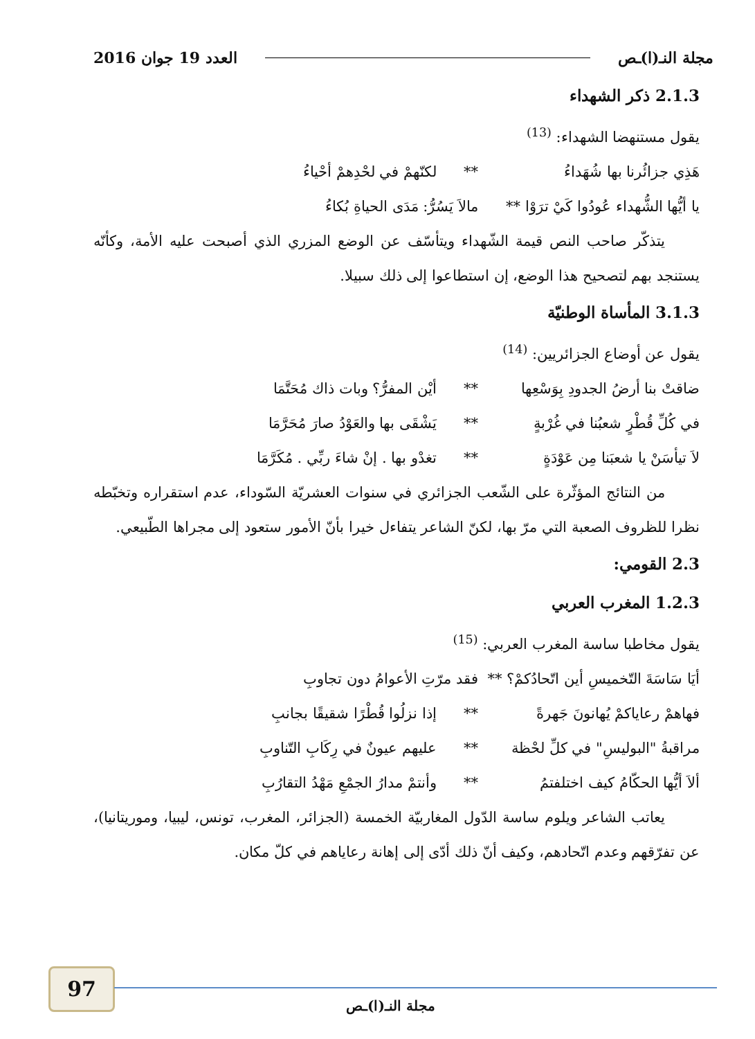مجلة النـ(ا)ـص العدد 19 جوان 2016
2.1.3 ذكر الشهداء
يقول مستنهضا الشهداء: <sup>(13)</sup>
هَذِي جزائُرنا بها شُهَداءُ ** لكنّهمْ في لحْدِهمْ أحْياءُ
يا أيُّها الشُّهداء عُودُوا كَيْ ترَوْا ** مالاَ يَسُرُّ: مَدَى الحياةِ بُكاءُ
يتذكّر صاحب النص قيمة الشّهداء ويتأسّف عن الوضع المزري الذي أصبحت عليه الأمة، وكأنّه يستنجد بهم لتصحيح هذا الوضع، إن استطاعوا إلى ذلك سبيلا.
3.1.3 المأساة الوطنيّة
يقول عن أوضاع الجزائريين: <sup>(14)</sup>
ضاقتْ بنا أرضُ الجدودِ بِوَسْعِها ** أيْن المفرُّ؟ وبات ذاك مُحَتَّمَا
في كُلِّ قُطْرٍ شعبُنا في غُرْبةٍ ** يَشْقَى بها والعَوْدُ صارَ مُحَرَّمَا
لاَ تيأسَنْ يا شعبَنا مِن عَوْدَةٍ ** تغدْو بها . إنْ شاءَ ربِّي . مُكَرَّمَا
من النتائج المؤثّرة على الشّعب الجزائري في سنوات العشريّة السّوداء، عدم استقراره وتخبّطه نظرا للظروف الصعبة التي مرّ بها، لكنّ الشاعر يتفاءل خيرا بأنّ الأمور ستعود إلى مجراها الطّبيعي.
2.3 القومي:
1.2.3 المغرب العربي
يقول مخاطبا ساسة المغرب العربي: <sup>(15)</sup>
أيَا سَاسَةَ التّخميسِ أين اتّحادُكمْ؟ ** فقد مرّتِ الأعوامُ دون تجاوبِ
فهاهمْ رعاياكمْ يُهانونَ جَهرةً ** إذا نزلُوا قُطْرًا شقيقًا بجانبِ
مراقبةُ "البوليسِ" في كلِّ لحْظة ** عليهم عيونٌ في رِكَابِ التّناوبِ
ألاَ أيُّها الحكّامُ كيف اختلفتمُ ** وأنتمْ مدارُ الجمْعِ مَهْدُ التقارُبِ
يعاتب الشاعر ويلوم ساسة الدّول المغاربيّة الخمسة (الجزائر، المغرب، تونس، ليبيا، وموريتانيا)، عن تفرّقهم وعدم اتّحادهم، وكيف أنّ ذلك أدّى إلى إهانة رعاياهم في كلّ مكان.
97
مجلة النـ(ا)ـص